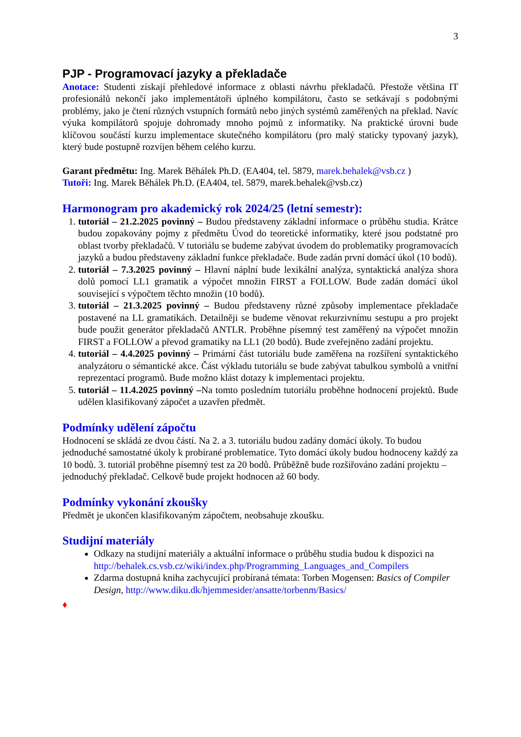3
PJP - Programovací jazyky a překladače
Anotace: Studenti získají přehledové informace z oblasti návrhu překladačů. Přestože většina IT profesionálů nekončí jako implementátoři úplného kompilátoru, často se setkávají s podobnými problémy, jako je čtení různých vstupních formátů nebo jiných systémů zaměřených na překlad. Navíc výuka kompilátorů spojuje dohromady mnoho pojmů z informatiky. Na praktické úrovni bude klíčovou součástí kurzu implementace skutečného kompilátoru (pro malý staticky typovaný jazyk), který bude postupně rozvíjen během celého kurzu.
Garant předmětu: Ing. Marek Běhálek Ph.D. (EA404, tel. 5879, marek.behalek@vsb.cz )
Tutoři: Ing. Marek Běhálek Ph.D. (EA404, tel. 5879, marek.behalek@vsb.cz)
Harmonogram pro akademický rok 2024/25 (letní semestr):
1. tutoriál – 21.2.2025 povinný – Budou představeny základní informace o průběhu studia. Krátce budou zopakovány pojmy z předmětu Úvod do teoretické informatiky, které jsou podstatné pro oblast tvorby překladačů. V tutoriálu se budeme zabývat úvodem do problematiky programovacích jazyků a budou představeny základní funkce překladače. Bude zadán první domácí úkol (10 bodů).
2. tutoriál – 7.3.2025 povinný – Hlavní náplní bude lexikální analýza, syntaktická analýza shora dolů pomocí LL1 gramatik a výpočet množin FIRST a FOLLOW. Bude zadán domácí úkol související s výpočtem těchto množin (10 bodů).
3. tutoriál – 21.3.2025 povinný – Budou představeny různé způsoby implementace překladače postavené na LL gramatikách. Detailněji se budeme věnovat rekurzivnímu sestupu a pro projekt bude použit generátor překladačů ANTLR. Proběhne písemný test zaměřený na výpočet množin FIRST a FOLLOW a převod gramatiky na LL1 (20 bodů). Bude zveřejněno zadání projektu.
4. tutoriál – 4.4.2025 povinný – Primární část tutoriálu bude zaměřena na rozšíření syntaktického analyzátoru o sémantické akce. Část výkladu tutoriálu se bude zabývat tabulkou symbolů a vnitřní reprezentací programů. Bude možno klást dotazy k implementaci projektu.
5. tutoriál – 11.4.2025 povinný –Na tomto posledním tutoriálu proběhne hodnocení projektů. Bude udělen klasifikovaný zápočet a uzavřen předmět.
Podmínky udělení zápočtu
Hodnocení se skládá ze dvou částí. Na 2. a 3. tutoriálu budou zadány domácí úkoly. To budou jednoduché samostatné úkoly k probírané problematice. Tyto domácí úkoly budou hodnoceny každý za 10 bodů. 3. tutoriál proběhne písemný test za 20 bodů. Průběžně bude rozšiřováno zadání projektu – jednoduchý překladač. Celkově bude projekt hodnocen až 60 body.
Podmínky vykonání zkoušky
Předmět je ukončen klasifikovaným zápočtem, neobsahuje zkoušku.
Studijní materiály
Odkazy na studijní materiály a aktuální informace o průběhu studia budou k dispozici na http://behalek.cs.vsb.cz/wiki/index.php/Programming_Languages_and_Compilers
Zdarma dostupná kniha zachycující probíraná témata: Torben Mogensen: Basics of Compiler Design, http://www.diku.dk/hjemmesider/ansatte/torbenm/Basics/
♦